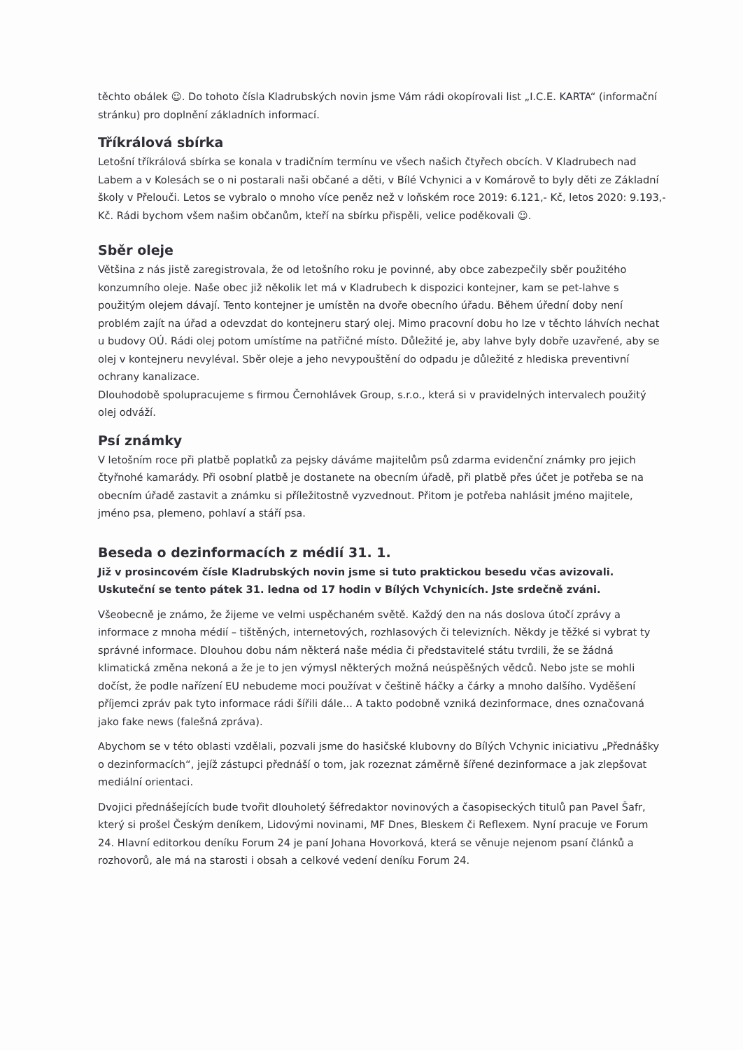těchto obálek ☺. Do tohoto čísla Kladrubských novin jsme Vám rádi okopírovali list „I.C.E. KARTA“ (informační stránku) pro doplnění základních informací.
Tříkrálová sbírka
Letošní tříkrálová sbírka se konala v tradičním termínu ve všech našich čtyřech obcích. V Kladrubech nad Labem a v Kolesách se o ni postarali naši občané a děti, v Bílé Vchynici a v Komárově to byly děti ze Základní školy v Přelouči. Letos se vybralo o mnoho více peněz než v loňském roce 2019: 6.121,- Kč, letos 2020: 9.193,- Kč. Rádi bychom všem našim občanům, kteří na sbírku přispěli, velice poděkovali ☺.
Sběr oleje
Většina z nás jistě zaregistrovala, že od letošního roku je povinné, aby obce zabezpečily sběr použitého konzumního oleje. Naše obec již několik let má v Kladrubech k dispozici kontejner, kam se pet-lahve s použitým olejem dávají. Tento kontejner je umístěn na dvoře obecního úřadu. Během úřední doby není problém zajít na úřad a odevzdat do kontejneru starý olej. Mimo pracovní dobu ho lze v těchto láhvích nechat u budovy OÚ. Rádi olej potom umístíme na patřičné místo. Důležité je, aby lahve byly dobře uzavřené, aby se olej v kontejneru nevyléval. Sběr oleje a jeho nevypouštění do odpadu je důležité z hlediska preventivní ochrany kanalizace.
Dlouhodobě spolupracujeme s firmou Černohlávek Group, s.r.o., která si v pravidelných intervalech použitý olej odváží.
Psí známky
V letošním roce při platbě poplatků za pejsky dáváme majitelům psů zdarma evidenční známky pro jejich čtyřnohé kamarády. Při osobní platbě je dostanete na obecním úřadě, při platbě přes účet je potřeba se na obecním úřadě zastavit a známku si příležitostně vyzvednout. Přitom je potřeba nahlásit jméno majitele, jméno psa, plemeno, pohlaví a stáří psa.
Beseda o dezinformacích z médií 31. 1.
Již v prosincovém čísle Kladrubských novin jsme si tuto praktickou besedu včas avizovali. Uskuteční se tento pátek 31. ledna od 17 hodin v Bílých Vchynicích. Jste srdečně zváni.
Všeobecně je známo, že žijeme ve velmi uspěchaném světě. Každý den na nás doslova útočí zprávy a informace z mnoha médií – tištěných, internetových, rozhlasových či televizních. Někdy je těžké si vybrat ty správné informace. Dlouhou dobu nám některá naše média či představitelé státu tvrdili, že se žádná klimatická změna nekoná a že je to jen výmysl některých možná neúspěšných vědců. Nebo jste se mohli dočíst, že podle nařízení EU nebudeme moci používat v češtině háčky a čárky a mnoho dalšího. Vyděšení příjemci zpráv pak tyto informace rádi šířili dále... A takto podobně vzniká dezinformace, dnes označovaná jako fake news (falešná zpráva).
Abychom se v této oblasti vzdělali, pozvali jsme do hasičské klubovny do Bílých Vchynic iniciativu „Přednášky o dezinformacích“, jejíž zástupci přednáší o tom, jak rozeznat záměrně šířené dezinformace a jak zlepšovat mediální orientaci.
Dvojici přednášejících bude tvořit dlouholetý šéfredaktor novinových a časopiseckých titulů pan Pavel Šafr, který si prošel Českým deníkem, Lidovými novinami, MF Dnes, Bleskem či Reflexem. Nyní pracuje ve Forum 24. Hlavní editorkou deníku Forum 24 je paní Johana Hovorková, která se věnuje nejenom psaní článků a rozhovorů, ale má na starosti i obsah a celkové vedení deníku Forum 24.